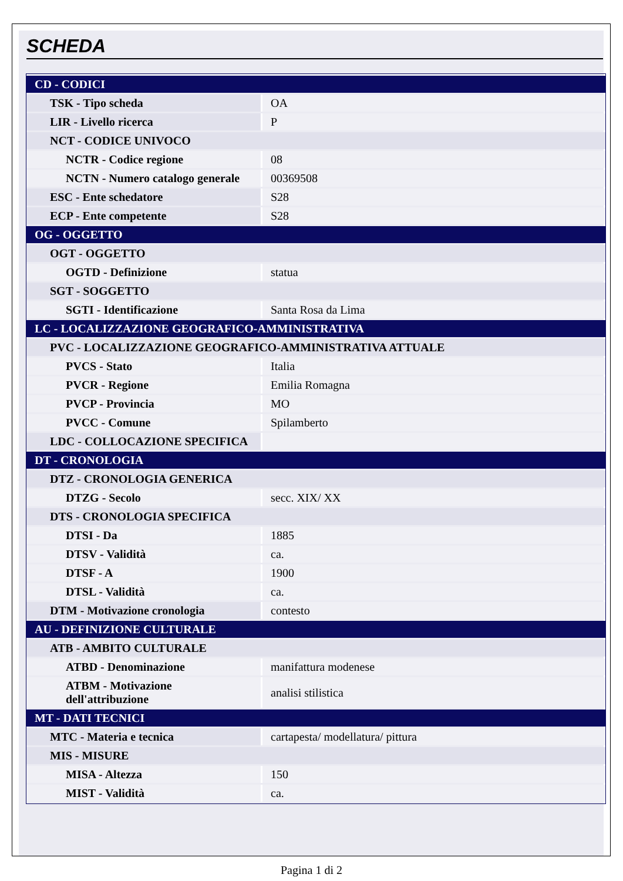SCHEDA
| CD - CODICI | |
| TSK - Tipo scheda | OA |
| LIR - Livello ricerca | P |
| NCT - CODICE UNIVOCO | |
| NCTR - Codice regione | 08 |
| NCTN - Numero catalogo generale | 00369508 |
| ESC - Ente schedatore | S28 |
| ECP - Ente competente | S28 |
| OG - OGGETTO | |
| OGT - OGGETTO | |
| OGTD - Definizione | statua |
| SGT - SOGGETTO | |
| SGTI - Identificazione | Santa Rosa da Lima |
| LC - LOCALIZZAZIONE GEOGRAFICO-AMMINISTRATIVA | |
| PVC - LOCALIZZAZIONE GEOGRAFICO-AMMINISTRATIVA ATTUALE | |
| PVCS - Stato | Italia |
| PVCR - Regione | Emilia Romagna |
| PVCP - Provincia | MO |
| PVCC - Comune | Spilamberto |
| LDC - COLLOCAZIONE SPECIFICA | |
| DT - CRONOLOGIA | |
| DTZ - CRONOLOGIA GENERICA | |
| DTZG - Secolo | secc. XIX/ XX |
| DTS - CRONOLOGIA SPECIFICA | |
| DTSI - Da | 1885 |
| DTSV - Validità | ca. |
| DTSF - A | 1900 |
| DTSL - Validità | ca. |
| DTM - Motivazione cronologia | contesto |
| AU - DEFINIZIONE CULTURALE | |
| ATB - AMBITO CULTURALE | |
| ATBD - Denominazione | manifattura modenese |
| ATBM - Motivazione dell'attribuzione | analisi stilistica |
| MT - DATI TECNICI | |
| MTC - Materia e tecnica | cartapesta/ modellatura/ pittura |
| MIS - MISURE | |
| MISA - Altezza | 150 |
| MIST - Validità | ca. |
Pagina 1 di 2